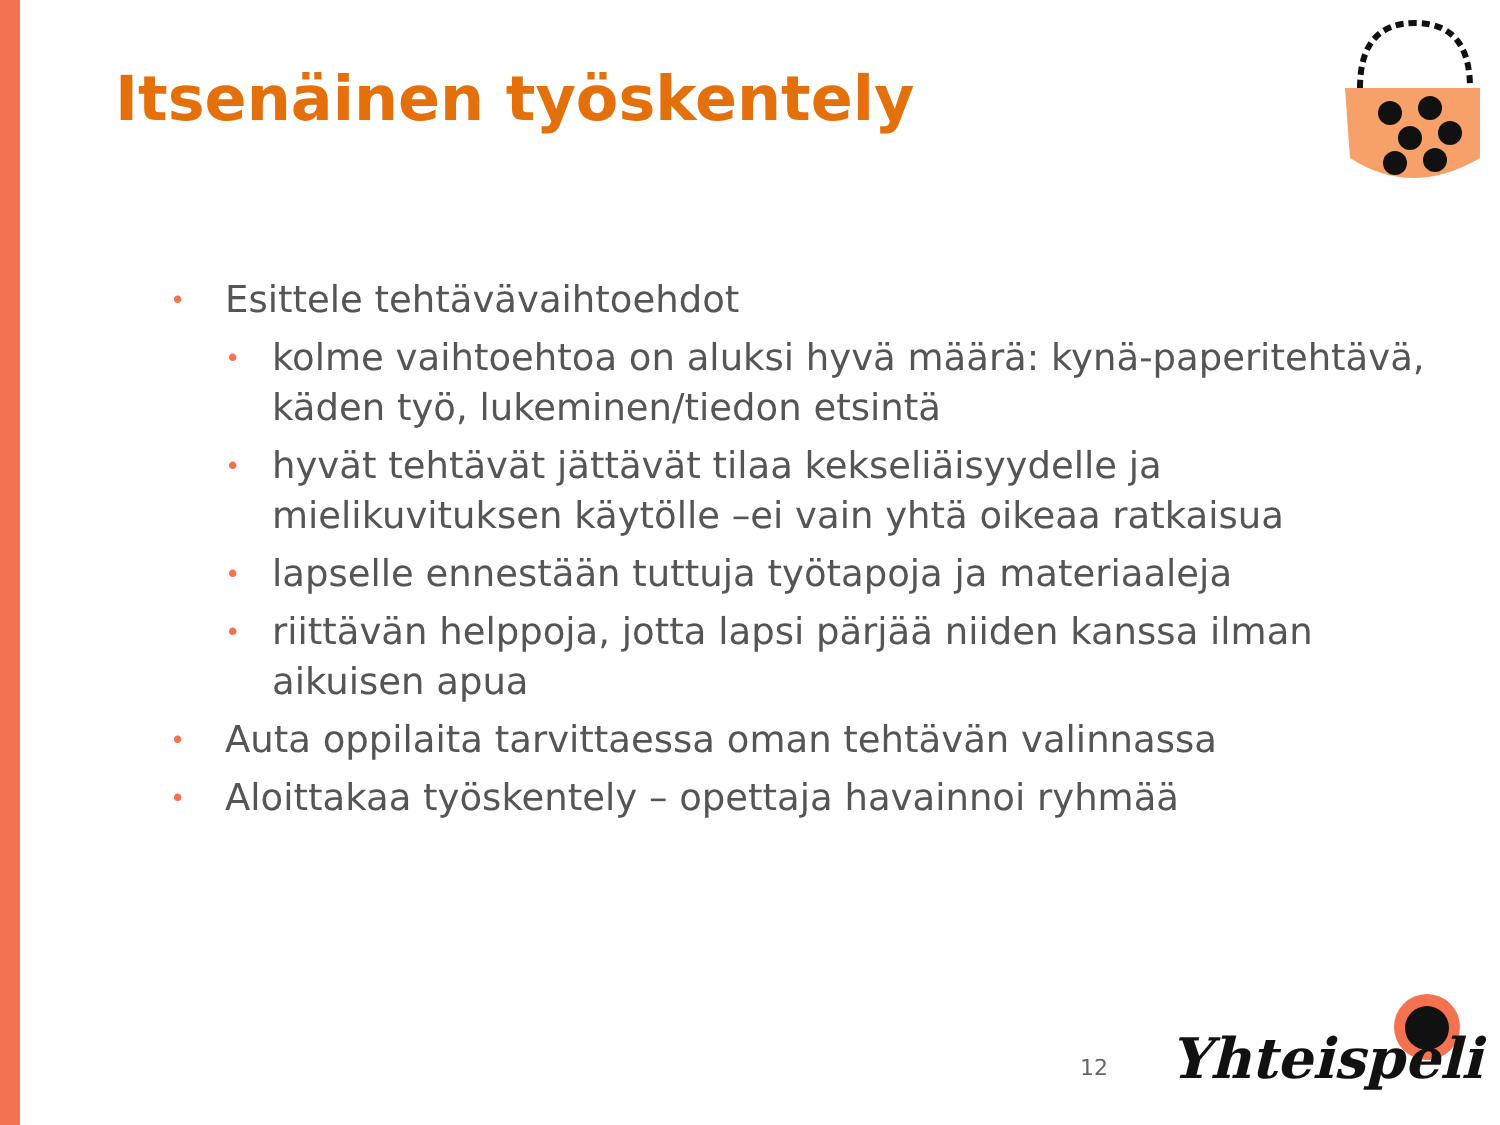Itsenäinen työskentely
• Esittele tehtävävaihtoehdot
• kolme vaihtoehtoa on aluksi hyvä määrä: kynä-paperitehtävä, käden työ, lukeminen/tiedon etsintä
• hyvät tehtävät jättävät tilaa kekseliäisyydelle ja mielikuvituksen käytölle –ei vain yhtä oikeaa ratkaisua
• lapselle ennestään tuttuja työtapoja ja materiaaleja
• riittävän helppoja, jotta lapsi pärjää niiden kanssa ilman aikuisen apua
• Auta oppilaita tarvittaessa oman tehtävän valinnassa
• Aloittakaa työskentely – opettaja havainnoi ryhmää
12 Yhteispeli